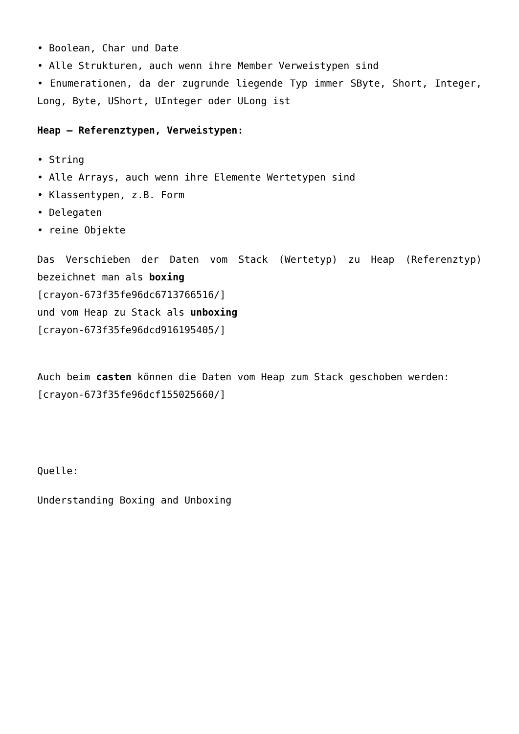• Boolean, Char und Date
• Alle Strukturen, auch wenn ihre Member Verweistypen sind
• Enumerationen, da der zugrunde liegende Typ immer SByte, Short, Integer, Long, Byte, UShort, UInteger oder ULong ist
Heap – Referenztypen, Verweistypen:
• String
• Alle Arrays, auch wenn ihre Elemente Wertetypen sind
• Klassentypen, z.B. Form
• Delegaten
• reine Objekte
Das Verschieben der Daten vom Stack (Wertetyp) zu Heap (Referenztyp) bezeichnet man als boxing
[crayon-673f35fe96dc6713766516/]
und vom Heap zu Stack als unboxing
[crayon-673f35fe96dcd916195405/]
Auch beim casten können die Daten vom Heap zum Stack geschoben werden:
[crayon-673f35fe96dcf155025660/]
Quelle:
Understanding Boxing and Unboxing